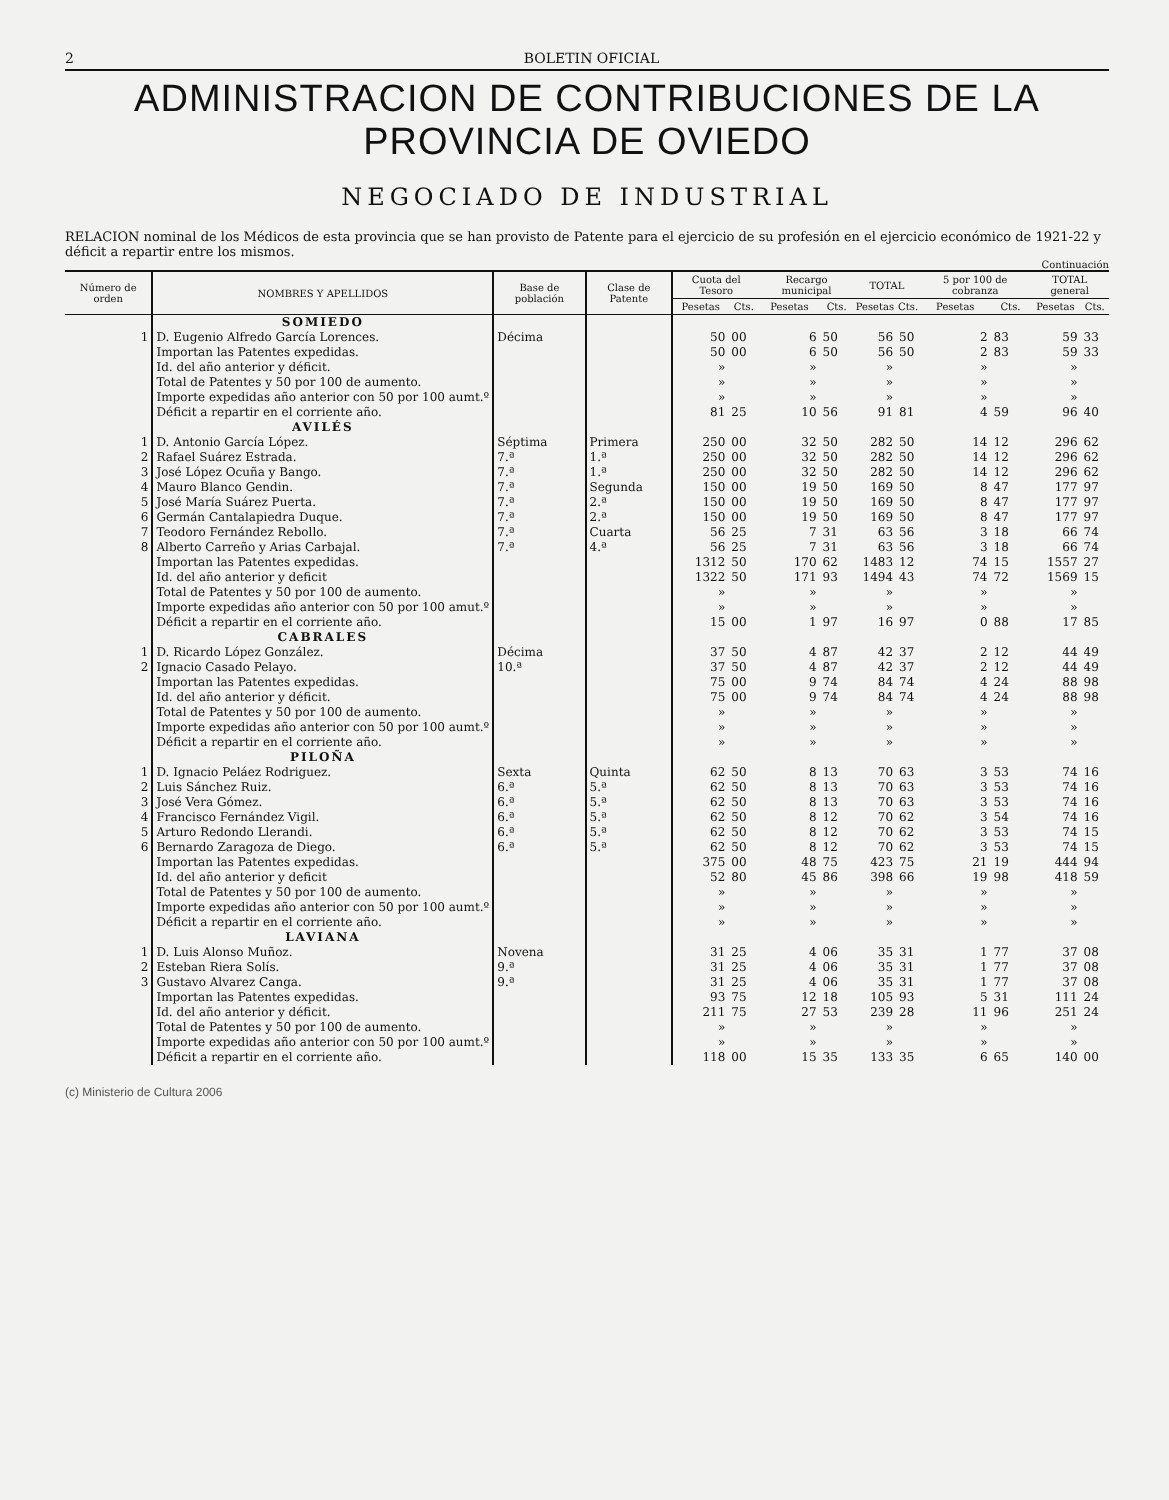2 BOLETIN OFICIAL
ADMINISTRACION DE CONTRIBUCIONES DE LA PROVINCIA DE OVIEDO
NEGOCIADO DE INDUSTRIAL
RELACION nominal de los Médicos de esta provincia que se han provisto de Patente para el ejercicio de su profesión en el ejercicio económico de 1921-22 y déficit a repartir entre los mismos.
Continuación
| Número de orden | NOMBRES Y APELLIDOS | Base de población | Clase de Patente | Cuota del Tesoro | | Recargo municipal | | TOTAL | | 5 por 100 de cobranza | | TOTAL general | |
| --- | --- | --- | --- | --- | --- | --- | --- | --- | --- | --- | --- | --- | --- |
| | | | | Pesetas | Cts. | Pesetas | Cts. | Pesetas | Cts. | Pesetas | Cts. | Pesetas | Cts. |
| | SOMIEDO | | | | | | | | | | | | |
| 1 | D. Eugenio Alfredo García Lorences. | Décima | | 50 | 00 | 6 | 50 | 56 | 50 | 2 | 83 | 59 | 33 |
| | Importan las Patentes expedidas. | | | 50 | 00 | 6 | 50 | 56 | 50 | 2 | 83 | 59 | 33 |
| | Id. del año anterior y déficit. | | | » | | » | | » | | » | | » | |
| | Total de Patentes y 50 por 100 de aumento. | | | » | | » | | » | | » | | » | |
| | Importe expedidas año anterior con 50 por 100 aumt.º | | | » | | » | | » | | » | | » | |
| | Déficit a repartir en el corriente año. | | | 81 | 25 | 10 | 56 | 91 | 81 | 4 | 59 | 96 | 40 |
| | AVILÉS | | | | | | | | | | | | |
| 1 | D. Antonio García López. | Séptima | Primera | 250 | 00 | 32 | 50 | 282 | 50 | 14 | 12 | 296 | 62 |
| 2 | Rafael Suárez Estrada. | 7.ª | 1.ª | 250 | 00 | 32 | 50 | 282 | 50 | 14 | 12 | 296 | 62 |
| 3 | José López Ocuña y Bango. | 7.ª | 1.ª | 250 | 00 | 32 | 50 | 282 | 50 | 14 | 12 | 296 | 62 |
| 4 | Mauro Blanco Gendin. | 7.ª | Segunda | 150 | 00 | 19 | 50 | 169 | 50 | 8 | 47 | 177 | 97 |
| 5 | José María Suárez Puerta. | 7.ª | 2.ª | 150 | 00 | 19 | 50 | 169 | 50 | 8 | 47 | 177 | 97 |
| 6 | Germán Cantalapiedra Duque. | 7.ª | 2.ª | 150 | 00 | 19 | 50 | 169 | 50 | 8 | 47 | 177 | 97 |
| 7 | Teodoro Fernández Rebollo. | 7.ª | Cuarta | 56 | 25 | 7 | 31 | 63 | 56 | 3 | 18 | 66 | 74 |
| 8 | Alberto Carreño y Arias Carbajal. | 7.ª | 4.ª | 56 | 25 | 7 | 31 | 63 | 56 | 3 | 18 | 66 | 74 |
| | Importan las Patentes expedidas. | | | 1312 | 50 | 170 | 62 | 1483 | 12 | 74 | 15 | 1557 | 27 |
| | Id. del año anterior y deficit | | | 1322 | 50 | 171 | 93 | 1494 | 43 | 74 | 72 | 1569 | 15 |
| | Total de Patentes y 50 por 100 de aumento. | | | » | | » | | » | | » | | » | |
| | Importe expedidas año anterior con 50 por 100 amut.º | | | » | | » | | » | | » | | » | |
| | Déficit a repartir en el corriente año. | | | 15 | 00 | 1 | 97 | 16 | 97 | 0 | 88 | 17 | 85 |
| | CABRALES | | | | | | | | | | | | |
| 1 | D. Ricardo López González. | Décima | | 37 | 50 | 4 | 87 | 42 | 37 | 2 | 12 | 44 | 49 |
| 2 | Ignacio Casado Pelayo. | 10.ª | | 37 | 50 | 4 | 87 | 42 | 37 | 2 | 12 | 44 | 49 |
| | Importan las Patentes expedidas. | | | 75 | 00 | 9 | 74 | 84 | 74 | 4 | 24 | 88 | 98 |
| | Id. del año anterior y déficit. | | | 75 | 00 | 9 | 74 | 84 | 74 | 4 | 24 | 88 | 98 |
| | Total de Patentes y 50 por 100 de aumento. | | | » | | » | | » | | » | | » | |
| | Importe expedidas año anterior con 50 por 100 aumt.º | | | » | | » | | » | | » | | » | |
| | Déficit a repartir en el corriente año. | | | » | | » | | » | | » | | » | |
| | PILOÑA | | | | | | | | | | | | |
| 1 | D. Ignacio Peláez Rodriguez. | Sexta | Quinta | 62 | 50 | 8 | 13 | 70 | 63 | 3 | 53 | 74 | 16 |
| 2 | Luis Sánchez Ruiz. | 6.ª | 5.ª | 62 | 50 | 8 | 13 | 70 | 63 | 3 | 53 | 74 | 16 |
| 3 | José Vera Gómez. | 6.ª | 5.ª | 62 | 50 | 8 | 13 | 70 | 63 | 3 | 53 | 74 | 16 |
| 4 | Francisco Fernández Vigil. | 6.ª | 5.ª | 62 | 50 | 8 | 12 | 70 | 62 | 3 | 54 | 74 | 16 |
| 5 | Arturo Redondo Llerandi. | 6.ª | 5.ª | 62 | 50 | 8 | 12 | 70 | 62 | 3 | 53 | 74 | 15 |
| 6 | Bernardo Zaragoza de Diego. | 6.ª | 5.ª | 62 | 50 | 8 | 12 | 70 | 62 | 3 | 53 | 74 | 15 |
| | Importan las Patentes expedidas. | | | 375 | 00 | 48 | 75 | 423 | 75 | 21 | 19 | 444 | 94 |
| | Id. del año anterior y deficit | | | 52 | 80 | 45 | 86 | 398 | 66 | 19 | 98 | 418 | 59 |
| | Total de Patentes y 50 por 100 de aumento. | | | » | | » | | » | | » | | » | |
| | Importe expedidas año anterior con 50 por 100 aumt.º | | | » | | » | | » | | » | | » | |
| | Déficit a repartir en el corriente año. | | | » | | » | | » | | » | | » | |
| | LAVIANA | | | | | | | | | | | | |
| 1 | D. Luis Alonso Muñoz. | Novena | | 31 | 25 | 4 | 06 | 35 | 31 | 1 | 77 | 37 | 08 |
| 2 | Esteban Riera Solís. | 9.ª | | 31 | 25 | 4 | 06 | 35 | 31 | 1 | 77 | 37 | 08 |
| 3 | Gustavo Alvarez Canga. | 9.ª | | 31 | 25 | 4 | 06 | 35 | 31 | 1 | 77 | 37 | 08 |
| | Importan las Patentes expedidas. | | | 93 | 75 | 12 | 18 | 105 | 93 | 5 | 31 | 111 | 24 |
| | Id. del año anterior y déficit. | | | 211 | 75 | 27 | 53 | 239 | 28 | 11 | 96 | 251 | 24 |
| | Total de Patentes y 50 por 100 de aumento. | | | » | | » | | » | | » | | » | |
| | Importe expedidas año anterior con 50 por 100 aumt.º | | | » | | » | | » | | » | | » | |
| | Déficit a repartir en el corriente año. | | | 118 | 00 | 15 | 35 | 133 | 35 | 6 | 65 | 140 | 00 |
(c) Ministerio de Cultura 2006